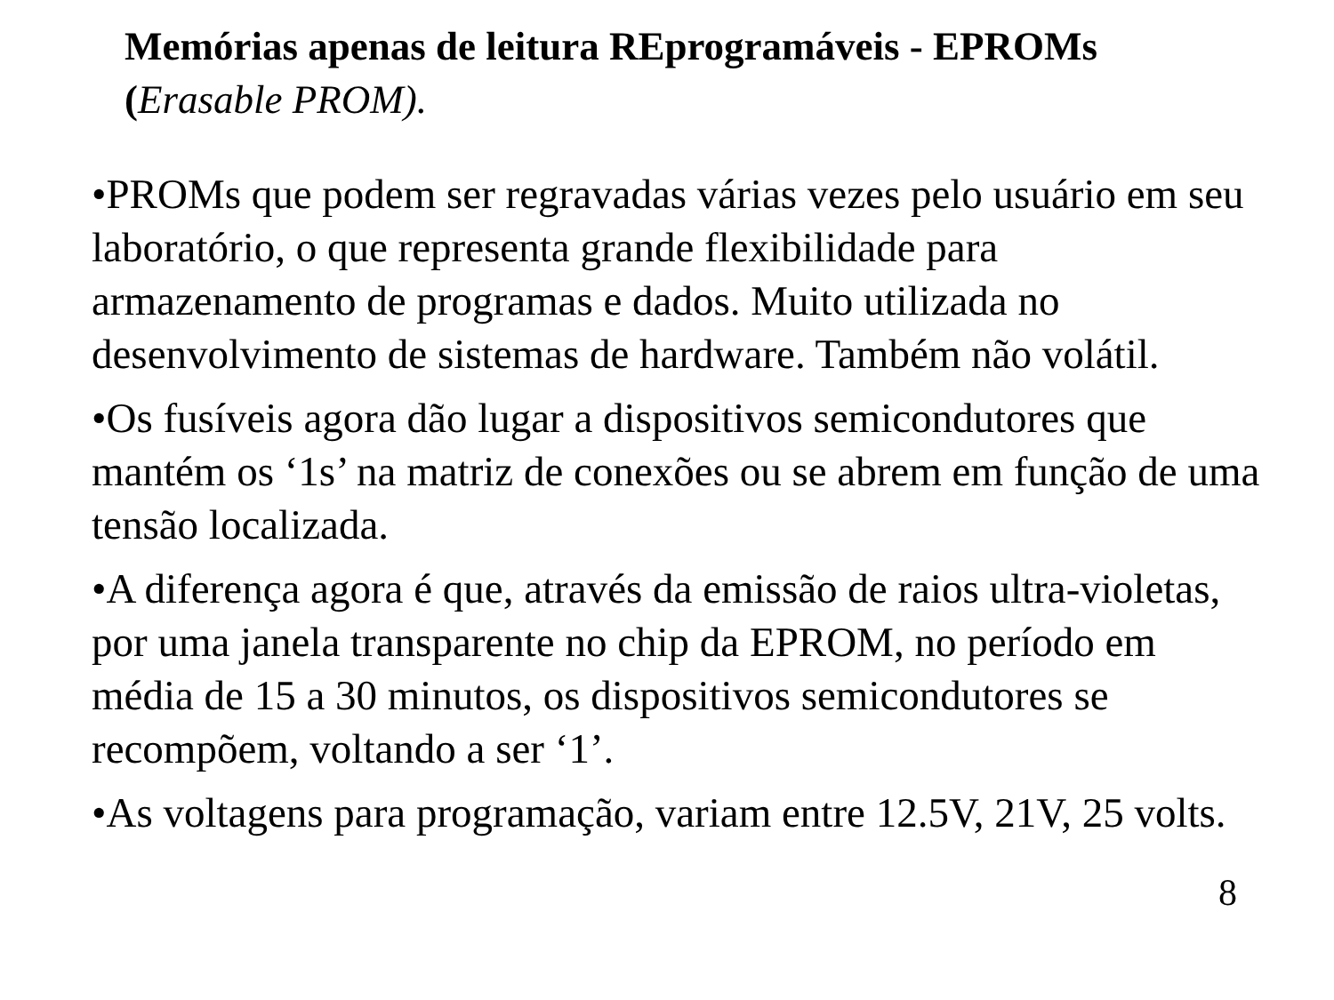Memórias apenas de leitura REprogramáveis - EPROMs
(Erasable PROM).
•PROMs que podem ser regravadas várias vezes pelo usuário em seu laboratório, o que representa grande flexibilidade para armazenamento de programas e dados. Muito utilizada no desenvolvimento de sistemas de hardware. Também não volátil.
•Os fusíveis agora dão lugar a dispositivos semicondutores que mantém os ‘1s’ na matriz de conexões ou se abrem em função de uma tensão localizada.
•A diferença agora é que, através da emissão de raios ultra-violetas, por uma janela transparente no chip da EPROM, no período em média de 15 a 30 minutos, os dispositivos semicondutores se recompõem, voltando a ser ‘1’.
•As voltagens para programação, variam entre 12.5V, 21V, 25 volts.
8